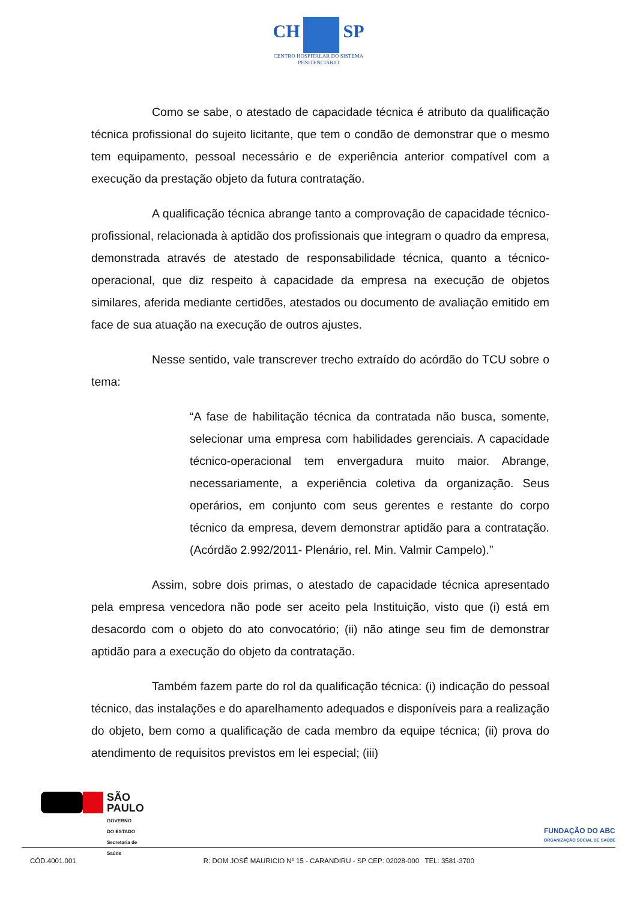CH SP
CENTRO HOSPITALAR DO SISTEMA
PENITENCIÁRIO
Como se sabe, o atestado de capacidade técnica é atributo da qualificação técnica profissional do sujeito licitante, que tem o condão de demonstrar que o mesmo tem equipamento, pessoal necessário e de experiência anterior compatível com a execução da prestação objeto da futura contratação.
A qualificação técnica abrange tanto a comprovação de capacidade técnico-profissional, relacionada à aptidão dos profissionais que integram o quadro da empresa, demonstrada através de atestado de responsabilidade técnica, quanto a técnico-operacional, que diz respeito à capacidade da empresa na execução de objetos similares, aferida mediante certidões, atestados ou documento de avaliação emitido em face de sua atuação na execução de outros ajustes.
Nesse sentido, vale transcrever trecho extraído do acórdão do TCU sobre o tema:
“A fase de habilitação técnica da contratada não busca, somente, selecionar uma empresa com habilidades gerenciais. A capacidade técnico-operacional tem envergadura muito maior. Abrange, necessariamente, a experiência coletiva da organização. Seus operários, em conjunto com seus gerentes e restante do corpo técnico da empresa, devem demonstrar aptidão para a contratação. (Acórdão 2.992/2011- Plenário, rel. Min. Valmir Campelo).”
Assim, sobre dois primas, o atestado de capacidade técnica apresentado pela empresa vencedora não pode ser aceito pela Instituição, visto que (i) está em desacordo com o objeto do ato convocatório; (ii) não atinge seu fim de demonstrar aptidão para a execução do objeto da contratação.
Também fazem parte do rol da qualificação técnica: (i) indicação do pessoal técnico, das instalações e do aparelhamento adequados e disponíveis para a realização do objeto, bem como a qualificação de cada membro da equipe técnica; (ii) prova do atendimento de requisitos previstos em lei especial; (iii)
SÃO
PAULO
GOVERNO
DO ESTADO
Secretaria de
Saúde
FUNDAÇÃO DO ABC
ORGANIZAÇÃO SOCIAL DE SAÚDE
CÓD.4001.001 R: DOM JOSÉ MAURICIO Nº 15 - CARANDIRU - SP CEP: 02028-000 TEL: 3581-3700